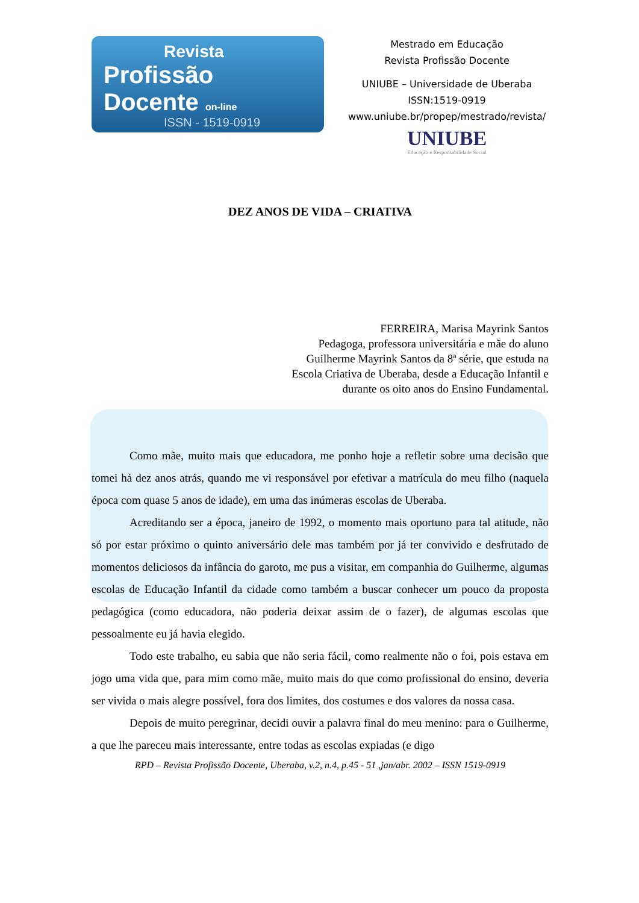Revista
Profissão Docente on-line
ISSN - 1519-0919
Mestrado em Educação
Revista Profissão Docente
UNIUBE – Universidade de Uberaba
ISSN:1519-0919
www.uniube.br/propep/mestrado/revista/
UNIUBE
Educação e Responsabilidade Social
DEZ ANOS DE VIDA – CRIATIVA
FERREIRA, Marisa Mayrink Santos
Pedagoga, professora universitária e mãe do aluno Guilherme Mayrink Santos da 8ª série, que estuda na Escola Criativa de Uberaba, desde a Educação Infantil e durante os oito anos do Ensino Fundamental.
Como mãe, muito mais que educadora, me ponho hoje a refletir sobre uma decisão que tomei há dez anos atrás, quando me vi responsável por efetivar a matrícula do meu filho (naquela época com quase 5 anos de idade), em uma das inúmeras escolas de Uberaba.
Acreditando ser a época, janeiro de 1992, o momento mais oportuno para tal atitude, não só por estar próximo o quinto aniversário dele mas também por já ter convivido e desfrutado de momentos deliciosos da infância do garoto, me pus a visitar, em companhia do Guilherme, algumas escolas de Educação Infantil da cidade como também a buscar conhecer um pouco da proposta pedagógica (como educadora, não poderia deixar assim de o fazer), de algumas escolas que pessoalmente eu já havia elegido.
Todo este trabalho, eu sabia que não seria fácil, como realmente não o foi, pois estava em jogo uma vida que, para mim como mãe, muito mais do que como profissional do ensino, deveria ser vivida o mais alegre possível, fora dos limites, dos costumes e dos valores da nossa casa.
Depois de muito peregrinar, decidi ouvir a palavra final do meu menino: para o Guilherme, a que lhe pareceu mais interessante, entre todas as escolas expiadas (e digo
RPD – Revista Profissão Docente, Uberaba, v.2, n.4, p.45 - 51 ,jan/abr. 2002 – ISSN 1519-0919